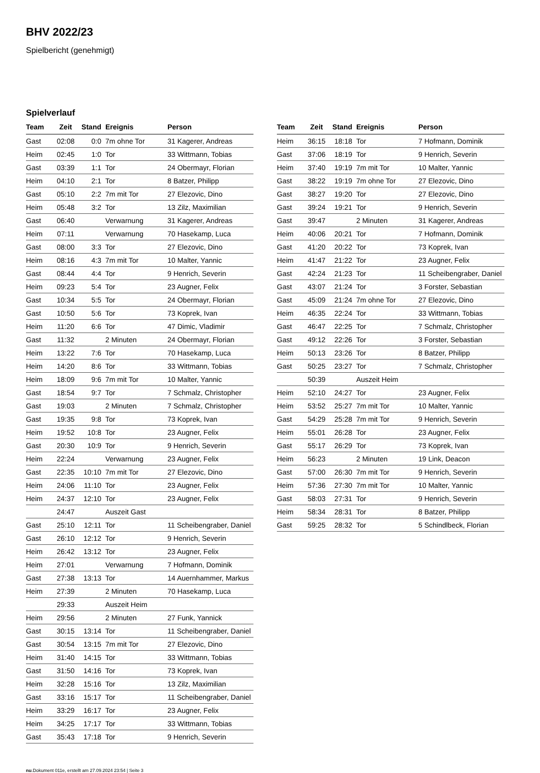BHV 2022/23
Spielbericht (genehmigt)
Spielverlauf
| Team | Zeit | Stand | Ereignis | Person |
| --- | --- | --- | --- | --- |
| Gast | 02:08 | 0:0 | 7m ohne Tor | 31 Kagerer, Andreas |
| Heim | 02:45 | 1:0 | Tor | 33 Wittmann, Tobias |
| Gast | 03:39 | 1:1 | Tor | 24 Obermayr, Florian |
| Heim | 04:10 | 2:1 | Tor | 8 Batzer, Philipp |
| Gast | 05:10 | 2:2 | 7m mit Tor | 27 Elezovic, Dino |
| Heim | 05:48 | 3:2 | Tor | 13 Zilz, Maximilian |
| Gast | 06:40 | | Verwarnung | 31 Kagerer, Andreas |
| Heim | 07:11 | | Verwarnung | 70 Hasekamp, Luca |
| Gast | 08:00 | 3:3 | Tor | 27 Elezovic, Dino |
| Heim | 08:16 | 4:3 | 7m mit Tor | 10 Malter, Yannic |
| Gast | 08:44 | 4:4 | Tor | 9 Henrich, Severin |
| Heim | 09:23 | 5:4 | Tor | 23 Augner, Felix |
| Gast | 10:34 | 5:5 | Tor | 24 Obermayr, Florian |
| Gast | 10:50 | 5:6 | Tor | 73 Koprek, Ivan |
| Heim | 11:20 | 6:6 | Tor | 47 Dimic, Vladimir |
| Gast | 11:32 | | 2 Minuten | 24 Obermayr, Florian |
| Heim | 13:22 | 7:6 | Tor | 70 Hasekamp, Luca |
| Heim | 14:20 | 8:6 | Tor | 33 Wittmann, Tobias |
| Heim | 18:09 | 9:6 | 7m mit Tor | 10 Malter, Yannic |
| Gast | 18:54 | 9:7 | Tor | 7 Schmalz, Christopher |
| Gast | 19:03 | | 2 Minuten | 7 Schmalz, Christopher |
| Gast | 19:35 | 9:8 | Tor | 73 Koprek, Ivan |
| Heim | 19:52 | 10:8 | Tor | 23 Augner, Felix |
| Gast | 20:30 | 10:9 | Tor | 9 Henrich, Severin |
| Heim | 22:24 | | Verwarnung | 23 Augner, Felix |
| Gast | 22:35 | 10:10 | 7m mit Tor | 27 Elezovic, Dino |
| Heim | 24:06 | 11:10 | Tor | 23 Augner, Felix |
| Heim | 24:37 | 12:10 | Tor | 23 Augner, Felix |
| | 24:47 | | Auszeit Gast | |
| Gast | 25:10 | 12:11 | Tor | 11 Scheibengraber, Daniel |
| Gast | 26:10 | 12:12 | Tor | 9 Henrich, Severin |
| Heim | 26:42 | 13:12 | Tor | 23 Augner, Felix |
| Heim | 27:01 | | Verwarnung | 7 Hofmann, Dominik |
| Gast | 27:38 | 13:13 | Tor | 14 Auernhammer, Markus |
| Heim | 27:39 | | 2 Minuten | 70 Hasekamp, Luca |
| | 29:33 | | Auszeit Heim | |
| Heim | 29:56 | | 2 Minuten | 27 Funk, Yannick |
| Gast | 30:15 | 13:14 | Tor | 11 Scheibengraber, Daniel |
| Gast | 30:54 | 13:15 | 7m mit Tor | 27 Elezovic, Dino |
| Heim | 31:40 | 14:15 | Tor | 33 Wittmann, Tobias |
| Gast | 31:50 | 14:16 | Tor | 73 Koprek, Ivan |
| Heim | 32:28 | 15:16 | Tor | 13 Zilz, Maximilian |
| Gast | 33:16 | 15:17 | Tor | 11 Scheibengraber, Daniel |
| Heim | 33:29 | 16:17 | Tor | 23 Augner, Felix |
| Heim | 34:25 | 17:17 | Tor | 33 Wittmann, Tobias |
| Gast | 35:43 | 17:18 | Tor | 9 Henrich, Severin |
| Team | Zeit | Stand | Ereignis | Person |
| --- | --- | --- | --- | --- |
| Heim | 36:15 | 18:18 | Tor | 7 Hofmann, Dominik |
| Gast | 37:06 | 18:19 | Tor | 9 Henrich, Severin |
| Heim | 37:40 | 19:19 | 7m mit Tor | 10 Malter, Yannic |
| Gast | 38:22 | 19:19 | 7m ohne Tor | 27 Elezovic, Dino |
| Gast | 38:27 | 19:20 | Tor | 27 Elezovic, Dino |
| Gast | 39:24 | 19:21 | Tor | 9 Henrich, Severin |
| Gast | 39:47 | | 2 Minuten | 31 Kagerer, Andreas |
| Heim | 40:06 | 20:21 | Tor | 7 Hofmann, Dominik |
| Gast | 41:20 | 20:22 | Tor | 73 Koprek, Ivan |
| Heim | 41:47 | 21:22 | Tor | 23 Augner, Felix |
| Gast | 42:24 | 21:23 | Tor | 11 Scheibengraber, Daniel |
| Gast | 43:07 | 21:24 | Tor | 3 Forster, Sebastian |
| Gast | 45:09 | 21:24 | 7m ohne Tor | 27 Elezovic, Dino |
| Heim | 46:35 | 22:24 | Tor | 33 Wittmann, Tobias |
| Gast | 46:47 | 22:25 | Tor | 7 Schmalz, Christopher |
| Gast | 49:12 | 22:26 | Tor | 3 Forster, Sebastian |
| Heim | 50:13 | 23:26 | Tor | 8 Batzer, Philipp |
| Gast | 50:25 | 23:27 | Tor | 7 Schmalz, Christopher |
| | 50:39 | | Auszeit Heim | |
| Heim | 52:10 | 24:27 | Tor | 23 Augner, Felix |
| Heim | 53:52 | 25:27 | 7m mit Tor | 10 Malter, Yannic |
| Gast | 54:29 | 25:28 | 7m mit Tor | 9 Henrich, Severin |
| Heim | 55:01 | 26:28 | Tor | 23 Augner, Felix |
| Gast | 55:17 | 26:29 | Tor | 73 Koprek, Ivan |
| Heim | 56:23 | | 2 Minuten | 19 Link, Deacon |
| Gast | 57:00 | 26:30 | 7m mit Tor | 9 Henrich, Severin |
| Heim | 57:36 | 27:30 | 7m mit Tor | 10 Malter, Yannic |
| Gast | 58:03 | 27:31 | Tor | 9 Henrich, Severin |
| Heim | 58:34 | 28:31 | Tor | 8 Batzer, Philipp |
| Gast | 59:25 | 28:32 | Tor | 5 Schindlbeck, Florian |
nu.Dokument 011e, erstellt am 27.09.2024 23:54 | Seite 3